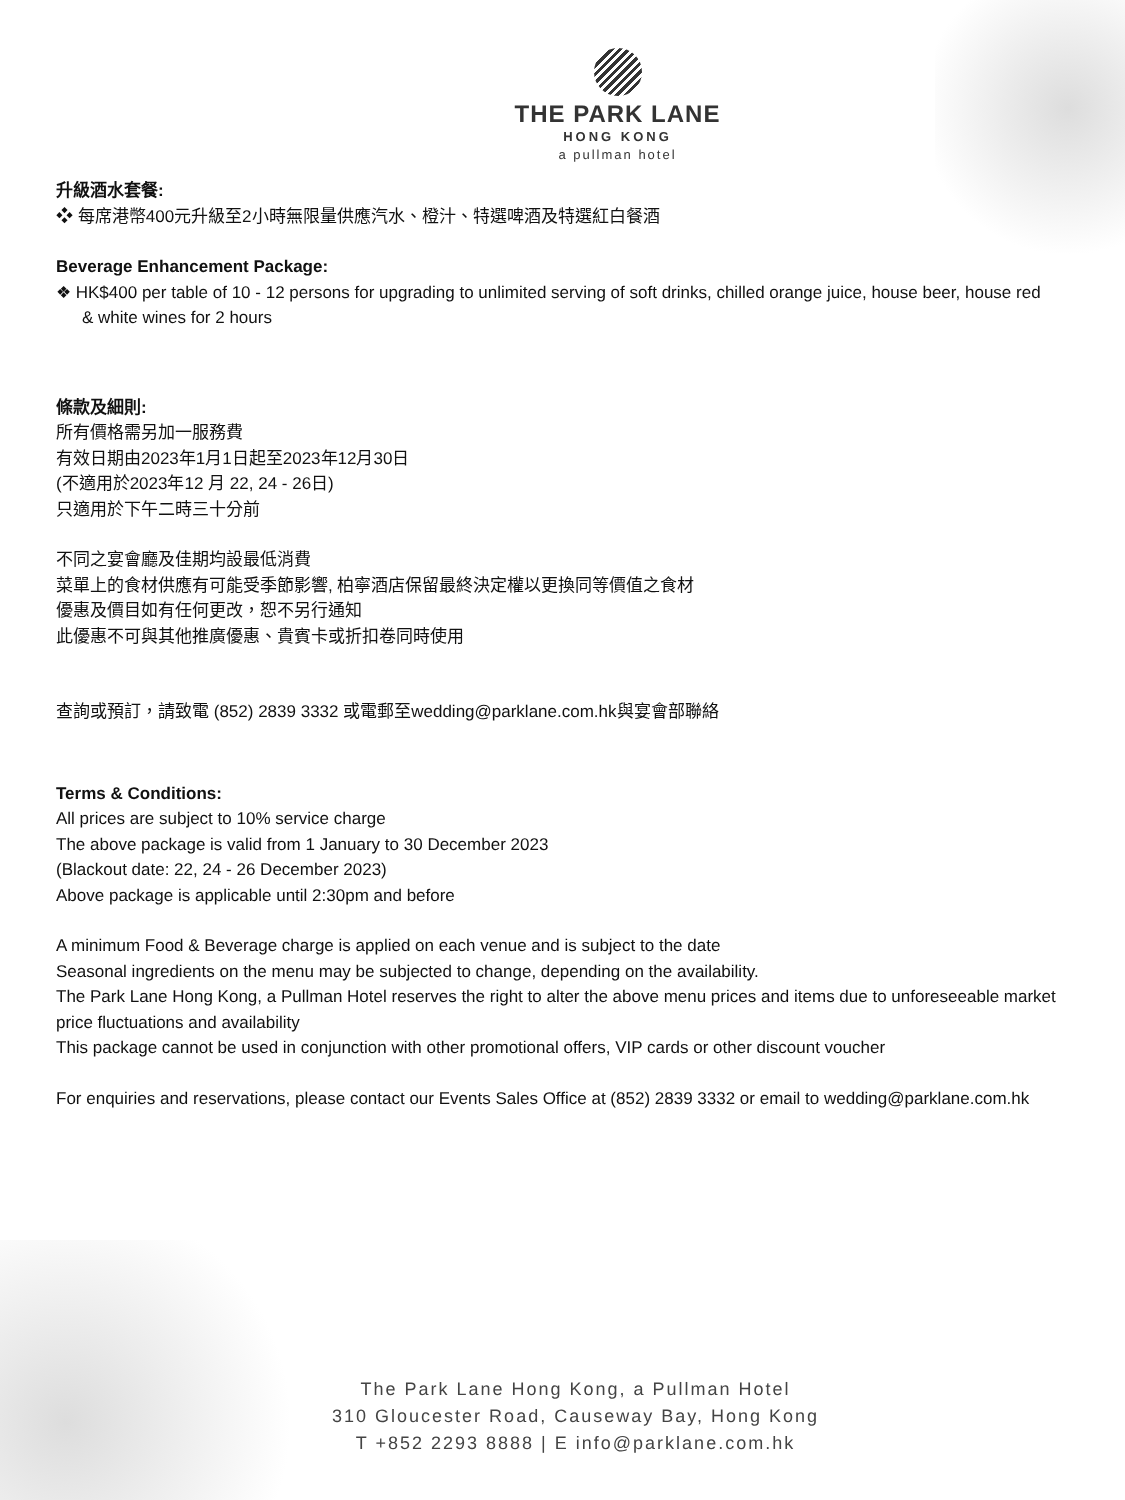THE PARK LANE
HONG KONG
a pullman hotel
升級酒水套餐:
❖ 每席港幣400元升級至2小時無限量供應汽水、橙汁、特選啤酒及特選紅白餐酒
Beverage Enhancement Package:
❖ HK$400 per table of 10 - 12 persons for upgrading to unlimited serving of soft drinks, chilled orange juice, house beer, house red & white wines for 2 hours
條款及細則:
所有價格需另加一服務費
有效日期由2023年1月1日起至2023年12月30日
(不適用於2023年12 月 22, 24 - 26日)
只適用於下午二時三十分前
不同之宴會廳及佳期均設最低消費
菜單上的食材供應有可能受季節影響, 柏寧酒店保留最終決定權以更換同等價值之食材
優惠及價目如有任何更改，恕不另行通知
此優惠不可與其他推廣優惠、貴賓卡或折扣卷同時使用
查詢或預訂，請致電 (852) 2839 3332 或電郵至wedding@parklane.com.hk與宴會部聯絡
Terms & Conditions:
All prices are subject to 10% service charge
The above package is valid from 1 January to 30 December 2023
(Blackout date: 22, 24 - 26 December 2023)
Above package is applicable until 2:30pm and before
A minimum Food & Beverage charge is applied on each venue and is subject to the date
Seasonal ingredients on the menu may be subjected to change, depending on the availability.
The Park Lane Hong Kong, a Pullman Hotel reserves the right to alter the above menu prices and items due to unforeseeable market price fluctuations and availability
This package cannot be used in conjunction with other promotional offers, VIP cards or other discount voucher
For enquiries and reservations, please contact our Events Sales Office at (852) 2839 3332 or email to wedding@parklane.com.hk
The Park Lane Hong Kong, a Pullman Hotel
310 Gloucester Road, Causeway Bay, Hong Kong
T +852 2293 8888 | E info@parklane.com.hk